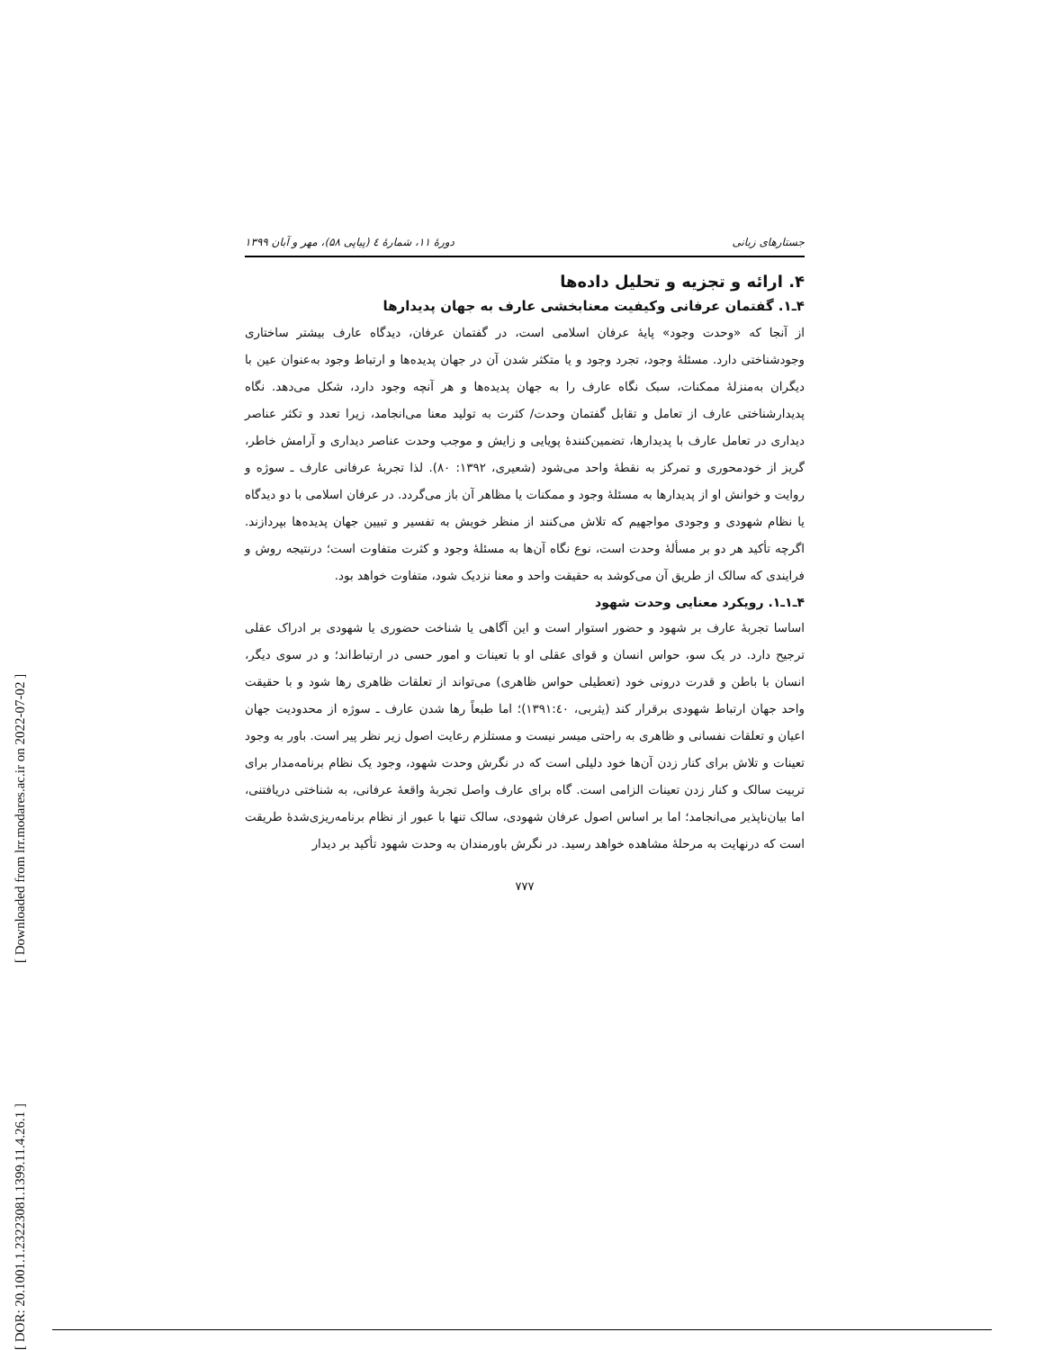جستارهای زبانی دورهٔ ۱۱، شمارهٔ ٤ (پیاپی ۵۸)، مهر و آبان ۱۳۹۹
۴. ارائه و تجزیه و تحلیل داده‌ها
۴ـ۱. گفتمان عرفانی وکیفیت معنابخشی عارف به جهان پدیدارها
از آنجا که «وحدت وجود» پایهٔ عرفان اسلامی است، در گفتمان عرفان، دیدگاه عارف بیشتر ساختاری وجودشناختی دارد. مسئلهٔ وجود، تجرد وجود و یا متکثر شدن آن در جهان پدیده‌ها و ارتباط وجود به‌عنوان عین با دیگران به‌منزلهٔ ممکنات، سبک نگاه عارف را به جهان پدیده‌ها و هر آنچه وجود دارد، شکل می‌دهد. نگاه پدیدارشناختی عارف از تعامل و تقابل گفتمان وحدت/ کثرت به تولید معنا می‌انجامد، زیرا تعدد و تکثر عناصر دیداری در تعامل عارف با پدیدارها، تضمین‌کنندهٔ پویایی و زایش و موجب وحدت عناصر دیداری و آرامش خاطر، گریز از خودمحوری و تمرکز به نقطهٔ واحد می‌شود (شعیری، ۱۳۹۲: ۸۰). لذا تجربهٔ عرفانی عارف ـ سوژه و روایت و خوانش او از پدیدارها به مسئلهٔ وجود و ممکنات یا مظاهر آن باز می‌گردد. در عرفان اسلامی با دو دیدگاه یا نظام شهودی و وجودی مواجهیم که تلاش می‌کنند از منظر خویش به تفسیر و تبیین جهان پدیده‌ها بپردازند. اگرچه تأکید هر دو بر مسألهٔ وحدت است، نوع نگاه آن‌ها به مسئلهٔ وجود و کثرت متفاوت است؛ درنتیجه روش و فرایندی که سالک از طریق آن می‌کوشد به حقیقت واحد و معنا نزدیک شود، متفاوت خواهد بود.
۴ـ۱ـ۱. رویکرد معنایی وحدت شهود
اساسا تجربهٔ عارف بر شهود و حضور استوار است و این آگاهی یا شناخت حضوری یا شهودی بر ادراک عقلی ترجیح دارد. در یک سو، حواس انسان و قوای عقلی او با تعینات و امور حسی در ارتباط‌اند؛ و در سوی دیگر، انسان با باطن و قدرت درونی خود (تعطیلی حواس ظاهری) می‌تواند از تعلقات ظاهری رها شود و با حقیقت واحد جهان ارتباط شهودی برقرار کند (یثربی، ۱۳۹۱:٤٠)؛ اما طبعاً رها شدن عارف ـ سوژه از محدودیت جهان اعیان و تعلقات نفسانی و ظاهری به راحتی میسر نیست و مستلزم رعایت اصول زیر نظر پیر است. باور به وجود تعینات و تلاش برای کنار زدن آن‌ها خود دلیلی است که در نگرش وحدت شهود، وجود یک نظام برنامه‌مدار برای تربیت سالک و کنار زدن تعینات الزامی است. گاه برای عارف واصل تجربهٔ واقعهٔ عرفانی، به شناختی دریافتنی، اما بیان‌ناپذیر می‌انجامد؛ اما بر اساس اصول عرفان شهودی، سالک تنها با عبور از نظام برنامه‌ریزی‌شدهٔ طریقت است که درنهایت به مرحلهٔ مشاهده خواهد رسید. در نگرش باورمندان به وحدت شهود تأکید بر دیدار
۷۷۷
[ DOR: 20.1001.1.23223081.1399.11.4.26.1 ]
[ Downloaded from lrr.modares.ac.ir on 2022-07-02 ]